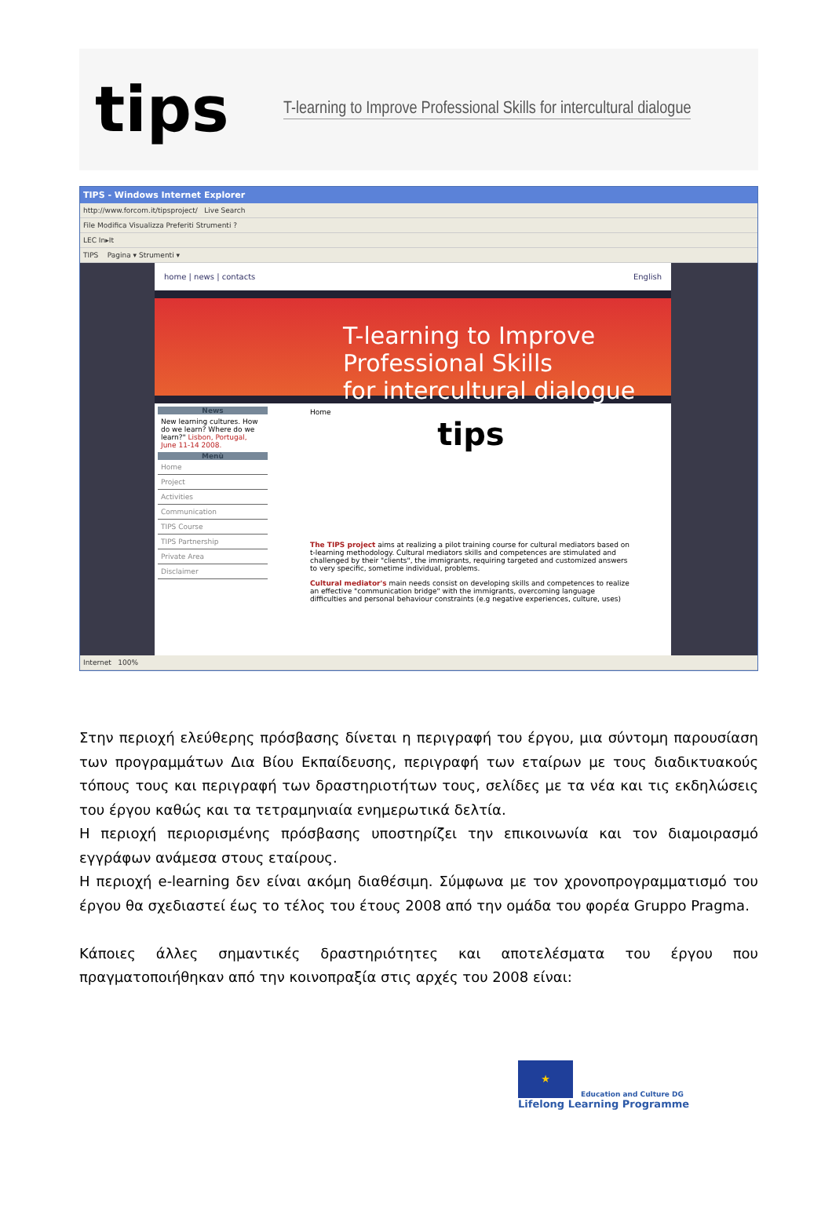tips
T-learning to Improve Professional Skills for intercultural dialogue
TIPS - Windows Internet Explorer
http://www.forcom.it/tipsproject/ Live Search
File Modifica Visualizza Preferiti Strumenti ?
LEC In▸It
TIPS Pagina ▾ Strumenti ▾
home | news | contacts English
T-learning to Improve Professional Skills
for intercultural dialogue
News
New learning cultures. How do we learn? Where do we learn?" Lisbon, Portugal, June 11-14 2008.
Menù
Home
Project
Activities
Communication
TIPS Course
TIPS Partnership
Private Area
Disclaimer
Home
tips
The TIPS project aims at realizing a pilot training course for cultural mediators based on t-learning methodology. Cultural mediators skills and competences are stimulated and challenged by their "clients", the immigrants, requiring targeted and customized answers to very specific, sometime individual, problems.
Cultural mediator's main needs consist on developing skills and competences to realize an effective "communication bridge" with the immigrants, overcoming language difficulties and personal behaviour constraints (e.g negative experiences, culture, uses)
Internet 100%
Στην περιοχή ελεύθερης πρόσβασης δίνεται η περιγραφή του έργου, μια σύντομη παρουσίαση των προγραμμάτων Δια Βίου Εκπαίδευσης, περιγραφή των εταίρων με τους διαδικτυακούς τόπους τους και περιγραφή των δραστηριοτήτων τους, σελίδες με τα νέα και τις εκδηλώσεις του έργου καθώς και τα τετραμηνιαία ενημερωτικά δελτία.
Η περιοχή περιορισμένης πρόσβασης υποστηρίζει την επικοινωνία και τον διαμοιρασμό εγγράφων ανάμεσα στους εταίρους.
Η περιοχή e-learning δεν είναι ακόμη διαθέσιμη. Σύμφωνα με τον χρονοπρογραμματισμό του έργου θα σχεδιαστεί έως το τέλος του έτους 2008 από την ομάδα του φορέα Gruppo Pragma.
Κάποιες άλλες σημαντικές δραστηριότητες και αποτελέσματα του έργου που πραγματοποιήθηκαν από την κοινοπραξία στις αρχές του 2008 είναι:
★
Education and Culture DG
Lifelong Learning Programme